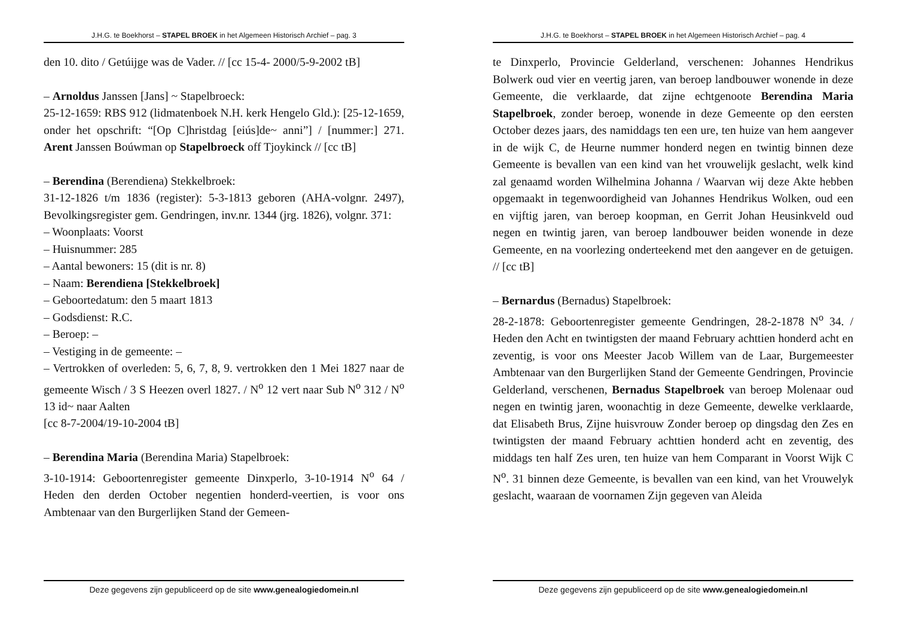J.H.G. te Boekhorst – STAPEL BROEK in het Algemeen Historisch Archief – pag. 3
den 10. dito / Getúijge was de Vader. // [cc 15-4- 2000/5-9-2002 tB]
– Arnoldus Janssen [Jans] ~ Stapelbroeck:
25-12-1659: RBS 912 (lidmatenboek N.H. kerk Hengelo Gld.): [25-12-1659, onder het opschrift: “[Op C]hristdag [eiús]de~ anni”] / [nummer:] 271. Arent Janssen Boúwman op Stapelbroeck off Tjoykinck // [cc tB]
– Berendina (Berendiena) Stekkelbroek:
31-12-1826 t/m 1836 (register): 5-3-1813 geboren (AHA-volgnr. 2497), Bevolkingsregister gem. Gendringen, inv.nr. 1344 (jrg. 1826), volgnr. 371:
– Woonplaats: Voorst
– Huisnummer: 285
– Aantal bewoners: 15 (dit is nr. 8)
– Naam: Berendiena [Stekkelbroek]
– Geboortedatum: den 5 maart 1813
– Godsdienst: R.C.
– Beroep: –
– Vestiging in de gemeente: –
– Vertrokken of overleden: 5, 6, 7, 8, 9. vertrokken den 1 Mei 1827 naar de gemeente Wisch / 3 S Heezen overl 1827. / N<sup>o</sup> 12 vert naar Sub N<sup>o</sup> 312 / N<sup>o</sup> 13 id~ naar Aalten
[cc 8-7-2004/19-10-2004 tB]
– Berendina Maria (Berendina Maria) Stapelbroek:
3-10-1914: Geboortenregister gemeente Dinxperlo, 3-10-1914 N<sup>o</sup> 64 / Heden den derden October negentien honderd-veertien, is voor ons Ambtenaar van den Burgerlijken Stand der Gemeen-
Deze gegevens zijn gepubliceerd op de site www.genealogiedomein.nl
J.H.G. te Boekhorst – STAPEL BROEK in het Algemeen Historisch Archief – pag. 4
te Dinxperlo, Provincie Gelderland, verschenen: Johannes Hendrikus Bolwerk oud vier en veertig jaren, van beroep landbouwer wonende in deze Gemeente, die verklaarde, dat zijne echtgenoote Berendina Maria Stapelbroek, zonder beroep, wonende in deze Gemeente op den eersten October dezes jaars, des namiddags ten een ure, ten huize van hem aangever in de wijk C, de Heurne nummer honderd negen en twintig binnen deze Gemeente is bevallen van een kind van het vrouwelijk geslacht, welk kind zal genaamd worden Wilhelmina Johanna / Waarvan wij deze Akte hebben opgemaakt in tegenwoordigheid van Johannes Hendrikus Wolken, oud een en vijftig jaren, van beroep koopman, en Gerrit Johan Heusinkveld oud negen en twintig jaren, van beroep landbouwer beiden wonende in deze Gemeente, en na voorlezing onderteekend met den aangever en de getuigen. // [cc tB]
– Bernardus (Bernadus) Stapelbroek:
28-2-1878: Geboortenregister gemeente Gendringen, 28-2-1878 N<sup>o</sup> 34. / Heden den Acht en twintigsten der maand February achttien honderd acht en zeventig, is voor ons Meester Jacob Willem van de Laar, Burgemeester Ambtenaar van den Burgerlijken Stand der Gemeente Gendringen, Provincie Gelderland, verschenen, Bernadus Stapelbroek van beroep Molenaar oud negen en twintig jaren, woonachtig in deze Gemeente, dewelke verklaarde, dat Elisabeth Brus, Zijne huisvrouw Zonder beroep op dingsdag den Zes en twintigsten der maand February achttien honderd acht en zeventig, des middags ten half Zes uren, ten huize van hem Comparant in Voorst Wijk C N<sup>o</sup>. 31 binnen deze Gemeente, is bevallen van een kind, van het Vrouwelyk geslacht, waaraan de voornamen Zijn gegeven van Aleida
Deze gegevens zijn gepubliceerd op de site www.genealogiedomein.nl